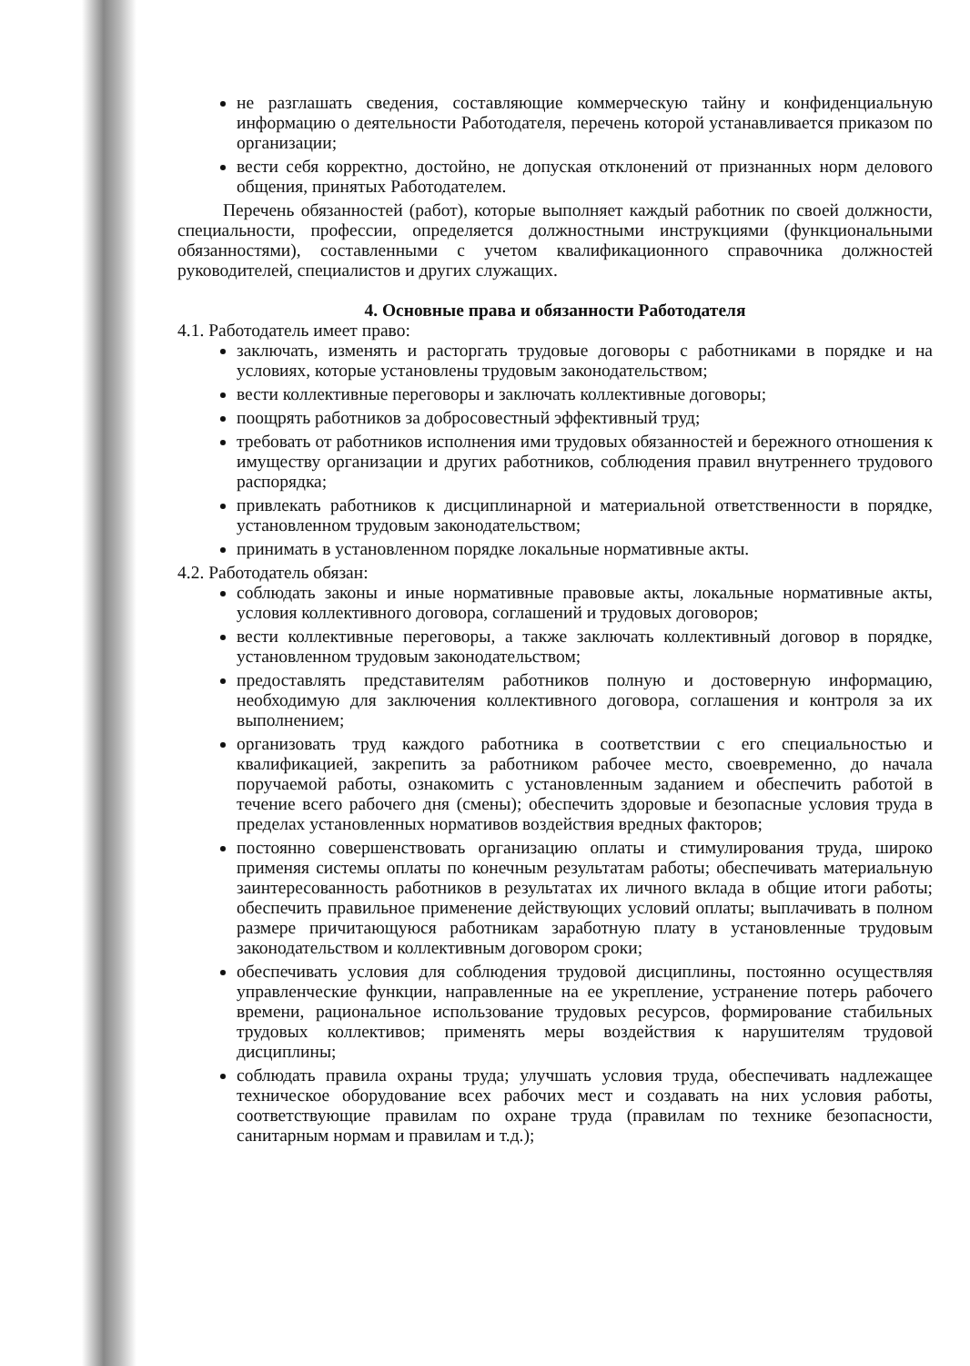не разглашать сведения, составляющие коммерческую тайну и конфиденциальную информацию о деятельности Работодателя, перечень которой устанавливается приказом по организации;
вести себя корректно, достойно, не допуская отклонений от признанных норм делового общения, принятых Работодателем.
Перечень обязанностей (работ), которые выполняет каждый работник по своей должности, специальности, профессии, определяется должностными инструкциями (функциональными обязанностями), составленными с учетом квалификационного справочника должностей руководителей, специалистов и других служащих.
4. Основные права и обязанности Работодателя
4.1. Работодатель имеет право:
заключать, изменять и расторгать трудовые договоры с работниками в порядке и на условиях, которые установлены трудовым законодательством;
вести коллективные переговоры и заключать коллективные договоры;
поощрять работников за добросовестный эффективный труд;
требовать от работников исполнения ими трудовых обязанностей и бережного отношения к имуществу организации и других работников, соблюдения правил внутреннего трудового распорядка;
привлекать работников к дисциплинарной и материальной ответственности в порядке, установленном трудовым законодательством;
принимать в установленном порядке локальные нормативные акты.
4.2. Работодатель обязан:
соблюдать законы и иные нормативные правовые акты, локальные нормативные акты, условия коллективного договора, соглашений и трудовых договоров;
вести коллективные переговоры, а также заключать коллективный договор в порядке, установленном трудовым законодательством;
предоставлять представителям работников полную и достоверную информацию, необходимую для заключения коллективного договора, соглашения и контроля за их выполнением;
организовать труд каждого работника в соответствии с его специальностью и квалификацией, закрепить за работником рабочее место, своевременно, до начала поручаемой работы, ознакомить с установленным заданием и обеспечить работой в течение всего рабочего дня (смены); обеспечить здоровые и безопасные условия труда в пределах установленных нормативов воздействия вредных факторов;
постоянно совершенствовать организацию оплаты и стимулирования труда, широко применяя системы оплаты по конечным результатам работы; обеспечивать материальную заинтересованность работников в результатах их личного вклада в общие итоги работы; обеспечить правильное применение действующих условий оплаты; выплачивать в полном размере причитающуюся работникам заработную плату в установленные трудовым законодательством и коллективным договором сроки;
обеспечивать условия для соблюдения трудовой дисциплины, постоянно осуществляя управленческие функции, направленные на ее укрепление, устранение потерь рабочего времени, рациональное использование трудовых ресурсов, формирование стабильных трудовых коллективов; применять меры воздействия к нарушителям трудовой дисциплины;
соблюдать правила охраны труда; улучшать условия труда, обеспечивать надлежащее техническое оборудование всех рабочих мест и создавать на них условия работы, соответствующие правилам по охране труда (правилам по технике безопасности, санитарным нормам и правилам и т.д.);